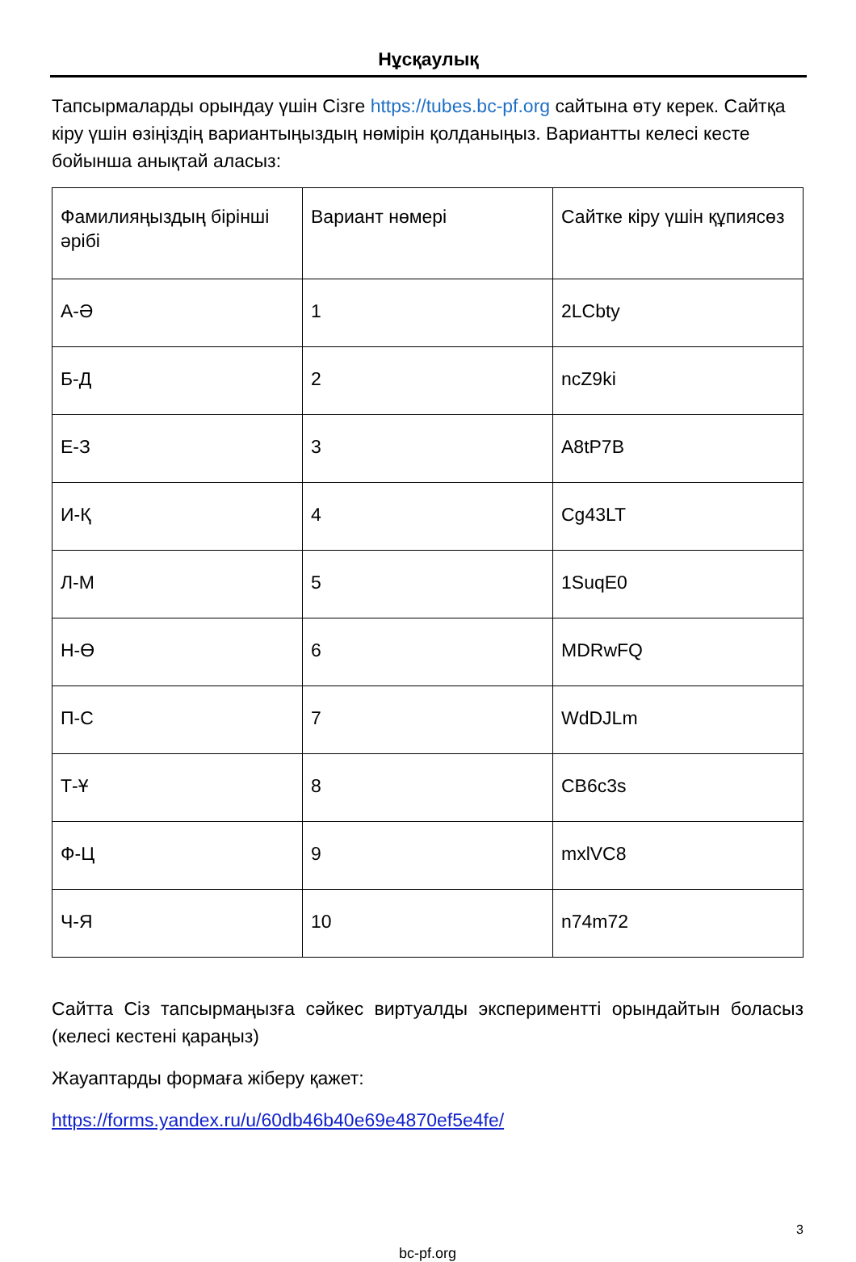Нұсқаулық
Тапсырмаларды орындау үшін Сізге https://tubes.bc-pf.org сайтына өту керек. Сайтқа кіру үшін өзіңіздің вариантыңыздың нөмірін қолданыңыз. Вариантты келесі кесте бойынша анықтай аласыз:
| Фамилияңыздың бірінші әрібі | Вариант нөмері | Сайтке кіру үшін құпиясөз |
| А-Ә | 1 | 2LCbty |
| Б-Д | 2 | ncZ9ki |
| Е-З | 3 | A8tP7B |
| И-Қ | 4 | Cg43LT |
| Л-М | 5 | 1SuqE0 |
| Н-Ө | 6 | MDRwFQ |
| П-С | 7 | WdDJLm |
| Т-Ұ | 8 | CB6c3s |
| Ф-Ц | 9 | mxlVC8 |
| Ч-Я | 10 | n74m72 |
Сайтта Сіз тапсырмаңызға сәйкес виртуалды экспериментті орындайтын боласыз (келесі кестені қараңыз)
Жауаптарды формаға жіберу қажет:
https://forms.yandex.ru/u/60db46b40e69e4870ef5e4fe/
3
bc-pf.org